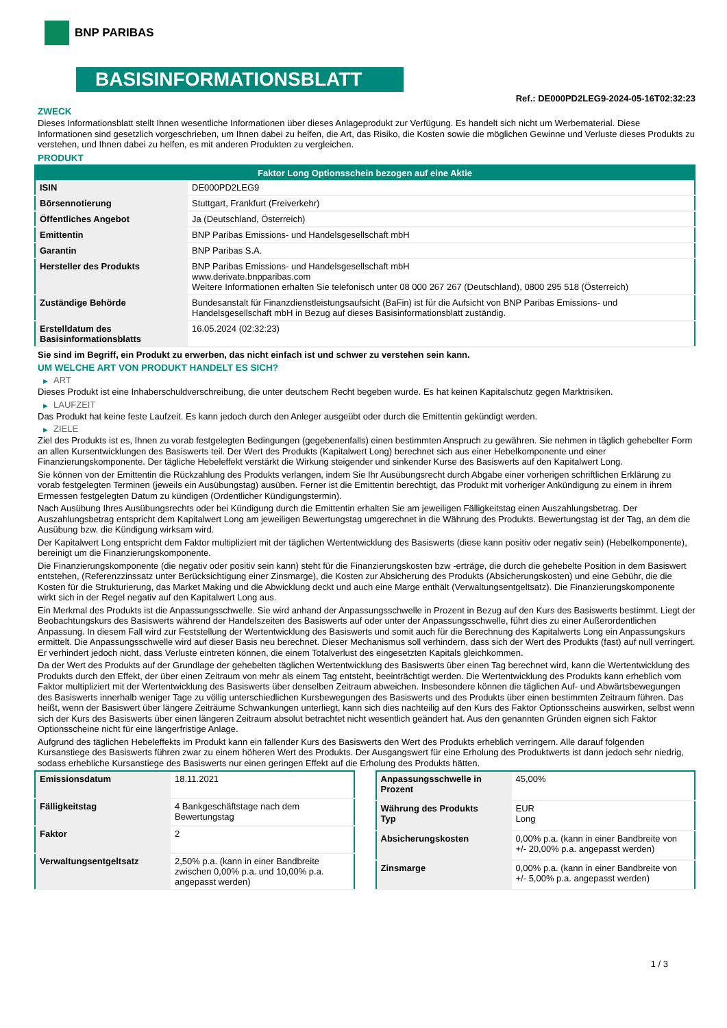BNP PARIBAS
BASISINFORMATIONSBLATT
Ref.: DE000PD2LEG9-2024-05-16T02:32:23
ZWECK
Dieses Informationsblatt stellt Ihnen wesentliche Informationen über dieses Anlageprodukt zur Verfügung. Es handelt sich nicht um Werbematerial. Diese Informationen sind gesetzlich vorgeschrieben, um Ihnen dabei zu helfen, die Art, das Risiko, die Kosten sowie die möglichen Gewinne und Verluste dieses Produkts zu verstehen, und Ihnen dabei zu helfen, es mit anderen Produkten zu vergleichen.
PRODUKT
| Faktor Long Optionsschein bezogen auf eine Aktie | |
| --- | --- |
| ISIN | DE000PD2LEG9 |
| Börsennotierung | Stuttgart, Frankfurt (Freiverkehr) |
| Öffentliches Angebot | Ja (Deutschland, Österreich) |
| Emittentin | BNP Paribas Emissions- und Handelsgesellschaft mbH |
| Garantin | BNP Paribas S.A. |
| Hersteller des Produkts | BNP Paribas Emissions- und Handelsgesellschaft mbH www.derivate.bnpparibas.com Weitere Informationen erhalten Sie telefonisch unter 08 000 267 267 (Deutschland), 0800 295 518 (Österreich) |
| Zuständige Behörde | Bundesanstalt für Finanzdienstleistungsaufsicht (BaFin) ist für die Aufsicht von BNP Paribas Emissions- und Handelsgesellschaft mbH in Bezug auf dieses Basisinformationsblatt zuständig. |
| Erstelldatum des Basisinformationsblatts | 16.05.2024 (02:32:23) |
Sie sind im Begriff, ein Produkt zu erwerben, das nicht einfach ist und schwer zu verstehen sein kann.
UM WELCHE ART VON PRODUKT HANDELT ES SICH?
▶ ART
Dieses Produkt ist eine Inhaberschuldverschreibung, die unter deutschem Recht begeben wurde. Es hat keinen Kapitalschutz gegen Marktrisiken.
▶ LAUFZEIT
Das Produkt hat keine feste Laufzeit. Es kann jedoch durch den Anleger ausgeübt oder durch die Emittentin gekündigt werden.
▶ ZIELE
Ziel des Produkts ist es, Ihnen zu vorab festgelegten Bedingungen (gegebenenfalls) einen bestimmten Anspruch zu gewähren. Sie nehmen in täglich gehebelter Form an allen Kursentwicklungen des Basiswerts teil. Der Wert des Produkts (Kapitalwert Long) berechnet sich aus einer Hebelkomponente und einer Finanzierungskomponente. Der tägliche Hebeleffekt verstärkt die Wirkung steigender und sinkender Kurse des Basiswerts auf den Kapitalwert Long.
Sie können von der Emittentin die Rückzahlung des Produkts verlangen, indem Sie Ihr Ausübungsrecht durch Abgabe einer vorherigen schriftlichen Erklärung zu vorab festgelegten Terminen (jeweils ein Ausübungstag) ausüben. Ferner ist die Emittentin berechtigt, das Produkt mit vorheriger Ankündigung zu einem in ihrem Ermessen festgelegten Datum zu kündigen (Ordentlicher Kündigungstermin).
Nach Ausübung Ihres Ausübungsrechts oder bei Kündigung durch die Emittentin erhalten Sie am jeweiligen Fälligkeitstag einen Auszahlungsbetrag. Der Auszahlungsbetrag entspricht dem Kapitalwert Long am jeweiligen Bewertungstag umgerechnet in die Währung des Produkts. Bewertungstag ist der Tag, an dem die Ausübung bzw. die Kündigung wirksam wird.
Der Kapitalwert Long entspricht dem Faktor multipliziert mit der täglichen Wertentwicklung des Basiswerts (diese kann positiv oder negativ sein) (Hebelkomponente), bereinigt um die Finanzierungskomponente.
Die Finanzierungskomponente (die negativ oder positiv sein kann) steht für die Finanzierungskosten bzw -erträge, die durch die gehebelte Position in dem Basiswert entstehen, (Referenzzinssatz unter Berücksichtigung einer Zinsmarge), die Kosten zur Absicherung des Produkts (Absicherungskosten) und eine Gebühr, die die Kosten für die Strukturierung, das Market Making und die Abwicklung deckt und auch eine Marge enthält (Verwaltungsentgeltsatz). Die Finanzierungskomponente wirkt sich in der Regel negativ auf den Kapitalwert Long aus.
Ein Merkmal des Produkts ist die Anpassungsschwelle. Sie wird anhand der Anpassungsschwelle in Prozent in Bezug auf den Kurs des Basiswerts bestimmt. Liegt der Beobachtungskurs des Basiswerts während der Handelszeiten des Basiswerts auf oder unter der Anpassungsschwelle, führt dies zu einer Außerordentlichen Anpassung. In diesem Fall wird zur Feststellung der Wertentwicklung des Basiswerts und somit auch für die Berechnung des Kapitalwerts Long ein Anpassungskurs ermittelt. Die Anpassungsschwelle wird auf dieser Basis neu berechnet. Dieser Mechanismus soll verhindern, dass sich der Wert des Produkts (fast) auf null verringert. Er verhindert jedoch nicht, dass Verluste eintreten können, die einem Totalverlust des eingesetzten Kapitals gleichkommen.
Da der Wert des Produkts auf der Grundlage der gehebelten täglichen Wertentwicklung des Basiswerts über einen Tag berechnet wird, kann die Wertentwicklung des Produkts durch den Effekt, der über einen Zeitraum von mehr als einem Tag entsteht, beeinträchtigt werden. Die Wertentwicklung des Produkts kann erheblich vom Faktor multipliziert mit der Wertentwicklung des Basiswerts über denselben Zeitraum abweichen. Insbesondere können die täglichen Auf- und Abwärtsbewegungen des Basiswerts innerhalb weniger Tage zu völlig unterschiedlichen Kursbewegungen des Basiswerts und des Produkts über einen bestimmten Zeitraum führen. Das heißt, wenn der Basiswert über längere Zeiträume Schwankungen unterliegt, kann sich dies nachteilig auf den Kurs des Faktor Optionsscheins auswirken, selbst wenn sich der Kurs des Basiswerts über einen längeren Zeitraum absolut betrachtet nicht wesentlich geändert hat. Aus den genannten Gründen eignen sich Faktor Optionsscheine nicht für eine längerfristige Anlage.
Aufgrund des täglichen Hebeleffekts im Produkt kann ein fallender Kurs des Basiswerts den Wert des Produkts erheblich verringern. Alle darauf folgenden Kursanstiege des Basiswerts führen zwar zu einem höheren Wert des Produkts. Der Ausgangswert für eine Erholung des Produktwerts ist dann jedoch sehr niedrig, sodass erhebliche Kursanstiege des Basiswerts nur einen geringen Effekt auf die Erholung des Produkts hätten.
| Emissionsdatum | 18.11.2021 |
| Fälligkeitstag | 4 Bankgeschäftstage nach dem Bewertungstag |
| Faktor | 2 |
| Verwaltungsentgeltsatz | 2,50% p.a. (kann in einer Bandbreite zwischen 0,00% p.a. und 10,00% p.a. angepasst werden) |
| Anpassungsschwelle in Prozent | 45,00% |
| Währung des Produkts Typ | EUR Long |
| Absicherungskosten | 0,00% p.a. (kann in einer Bandbreite von +/- 20,00% p.a. angepasst werden) |
| Zinsmarge | 0,00% p.a. (kann in einer Bandbreite von +/- 5,00% p.a. angepasst werden) |
1 / 3